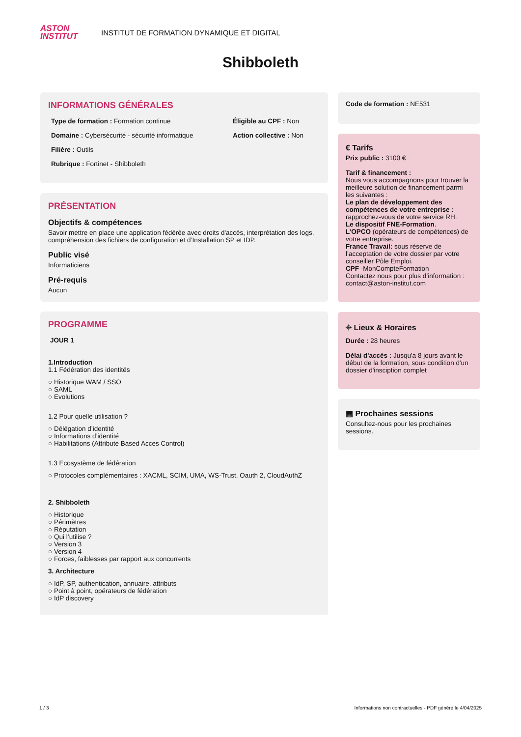ASTON
INSTITUT
INSTITUT DE FORMATION DYNAMIQUE ET DIGITAL
Shibboleth
INFORMATIONS GÉNÉRALES
Type de formation : Formation continue
Éligible au CPF : Non
Domaine : Cybersécurité - sécurité informatique
Action collective : Non
Filière : Outils
Rubrique : Fortinet - Shibboleth
PRÉSENTATION
Objectifs & compétences
Savoir mettre en place une application fédérée avec droits d'accès, interprétation des logs, compréhension des fichiers de configuration et d’Installation SP et IDP.
Public visé
Informaticiens
Pré-requis
Aucun
PROGRAMME
JOUR 1
1.Introduction
1.1 Fédération des identités
Historique WAM / SSO
SAML
Evolutions
1.2 Pour quelle utilisation ?
Délégation d’identité
Informations d’identité
Habilitations (Attribute Based Acces Control)
1.3 Ecosystème de fédération
Protocoles complémentaires : XACML, SCIM, UMA, WS-Trust, Oauth 2, CloudAuthZ
2. Shibboleth
Historique
Périmètres
Réputation
Qui l’utilise ?
Version 3
Version 4
Forces, faiblesses par rapport aux concurrents
3. Architecture
IdP, SP, authentication, annuaire, attributs
Point à point, opérateurs de fédération
IdP discovery
Code de formation : NE531
€ Tarifs
Prix public : 3100 €
Tarif & financement :
Nous vous accompagnons pour trouver la meilleure solution de financement parmi les suivantes :
Le plan de développement des compétences de votre entreprise : rapprochez-vous de votre service RH.
Le dispositif FNE-Formation.
L’OPCO (opérateurs de compétences) de votre entreprise.
France Travail: sous réserve de l’acceptation de votre dossier par votre conseiller Pôle Emploi.
CPF -MonCompteFormation
Contactez nous pour plus d’information : contact@aston-institut.com
⌖ Lieux & Horaires
Durée : 28 heures
Délai d'accès : Jusqu'a 8 jours avant le début de la formation, sous condition d'un dossier d'insciption complet
▦ Prochaines sessions
Consultez-nous pour les prochaines sessions.
1 / 3 Informations non contractuelles - PDF généré le 4/04/2025